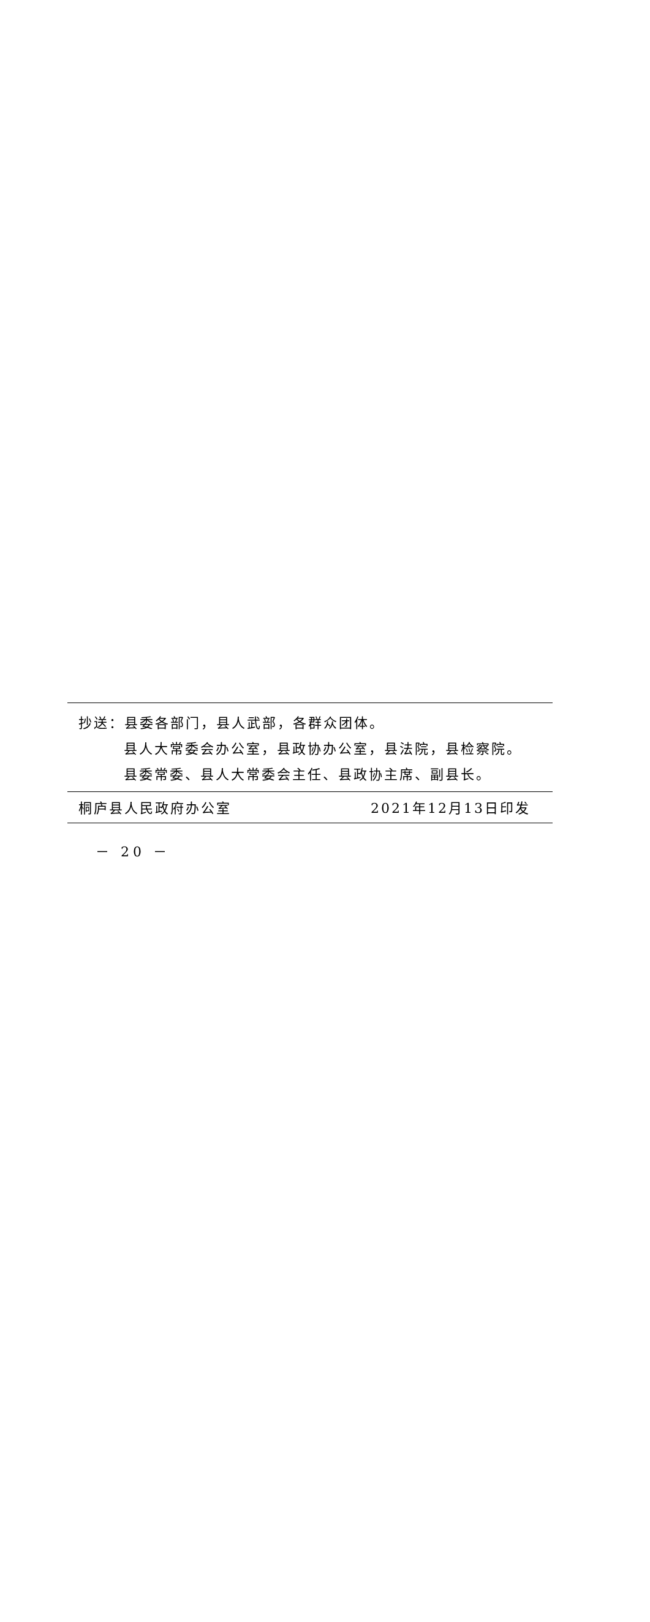抄送：县委各部门，县人武部，各群众团体。
县人大常委会办公室，县政协办公室，县法院，县检察院。
县委常委、县人大常委会主任、县政协主席、副县长。
桐庐县人民政府办公室 2021年12月13日印发
－ 20 －